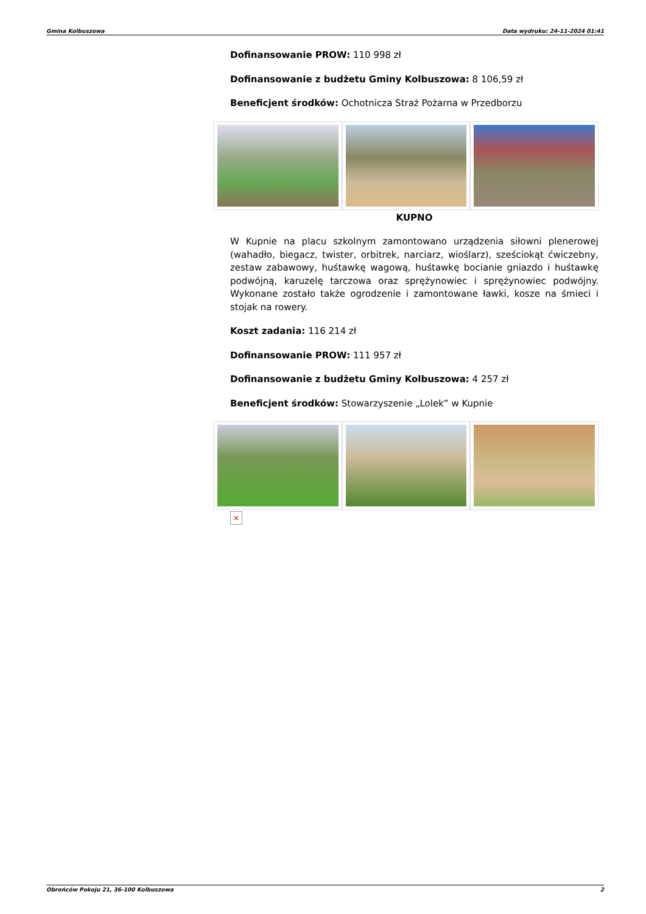Gmina Kolbuszowa Data wydruku: 24-11-2024 01:41
Dofinansowanie PROW: 110 998 zł
Dofinansowanie z budżetu Gminy Kolbuszowa: 8 106,59 zł
Beneficjent środków: Ochotnicza Straż Pożarna w Przedborzu
KUPNO
W Kupnie na placu szkolnym zamontowano urządzenia siłowni plenerowej (wahadło, biegacz, twister, orbitrek, narciarz, wioślarz), sześciokąt ćwiczebny, zestaw zabawowy, huśtawkę wagową, huśtawkę bocianie gniazdo i huśtawkę podwójną, karuzelę tarczowa oraz sprężynowiec i sprężynowiec podwójny. Wykonane zostało także ogrodzenie i zamontowane ławki, kosze na śmieci i stojak na rowery.
Koszt zadania: 116 214 zł
Dofinansowanie PROW: 111 957 zł
Dofinansowanie z budżetu Gminy Kolbuszowa: 4 257 zł
Beneficjent środków: Stowarzyszenie „Lolek” w Kupnie
×
Obrońców Pokoju 21, 36-100 Kolbuszowa 2